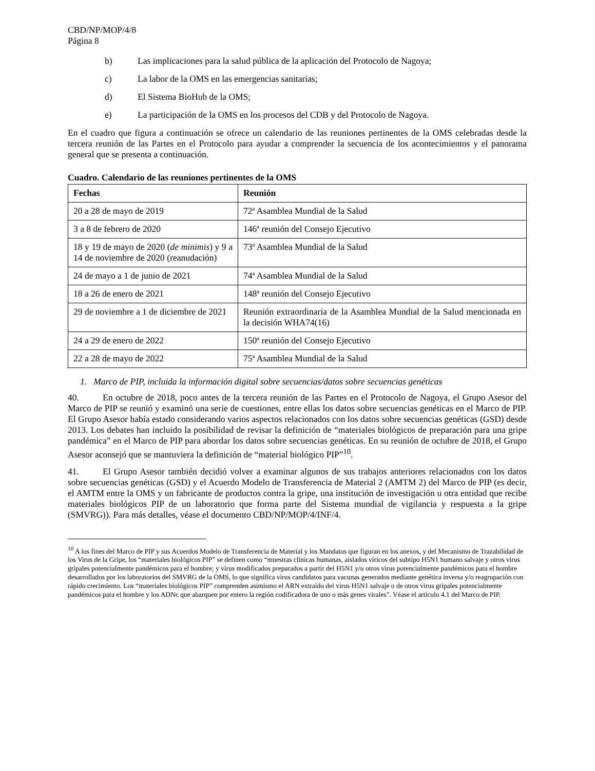CBD/NP/MOP/4/8
Página 8
b) Las implicaciones para la salud pública de la aplicación del Protocolo de Nagoya;
c) La labor de la OMS en las emergencias sanitarias;
d) El Sistema BioHub de la OMS;
e) La participación de la OMS en los procesos del CDB y del Protocolo de Nagoya.
En el cuadro que figura a continuación se ofrece un calendario de las reuniones pertinentes de la OMS celebradas desde la tercera reunión de las Partes en el Protocolo para ayudar a comprender la secuencia de los acontecimientos y el panorama general que se presenta a continuación.
Cuadro. Calendario de las reuniones pertinentes de la OMS
| Fechas | Reunión |
| --- | --- |
| 20 a 28 de mayo de 2019 | 72ª Asamblea Mundial de la Salud |
| 3 a 8 de febrero de 2020 | 146ª reunión del Consejo Ejecutivo |
| 18 y 19 de mayo de 2020 ( de minimis ) y 9 a 14 de noviembre de 2020 (reanudación) | 73ª Asamblea Mundial de la Salud |
| 24 de mayo a 1 de junio de 2021 | 74ª Asamblea Mundial de la Salud |
| 18 a 26 de enero de 2021 | 148ª reunión del Consejo Ejecutivo |
| 29 de noviembre a 1 de diciembre de 2021 | Reunión extraordinaria de la Asamblea Mundial de la Salud mencionada en la decisión WHA74(16) |
| 24 a 29 de enero de 2022 | 150ª reunión del Consejo Ejecutivo |
| 22 a 28 de mayo de 2022 | 75ª Asamblea Mundial de la Salud |
1. Marco de PIP, incluida la información digital sobre secuencias/datos sobre secuencias genéticas
40. En octubre de 2018, poco antes de la tercera reunión de las Partes en el Protocolo de Nagoya, el Grupo Asesor del Marco de PIP se reunió y examinó una serie de cuestiones, entre ellas los datos sobre secuencias genéticas en el Marco de PIP. El Grupo Asesor había estado considerando varios aspectos relacionados con los datos sobre secuencias genéticas (GSD) desde 2013. Los debates han incluido la posibilidad de revisar la definición de “materiales biológicos de preparación para una gripe pandémica” en el Marco de PIP para abordar los datos sobre secuencias genéticas. En su reunión de octubre de 2018, el Grupo Asesor aconsejó que se mantuviera la definición de “material biológico PIP”<sup>10</sup>.
41. El Grupo Asesor también decidió volver a examinar algunos de sus trabajos anteriores relacionados con los datos sobre secuencias genéticas (GSD) y el Acuerdo Modelo de Transferencia de Material 2 (AMTM 2) del Marco de PIP (es decir, el AMTM entre la OMS y un fabricante de productos contra la gripe, una institución de investigación u otra entidad que recibe materiales biológicos PIP de un laboratorio que forma parte del Sistema mundial de vigilancia y respuesta a la gripe (SMVRG)). Para más detalles, véase el documento CBD/NP/MOP/4/INF/4.
<sup>10</sup> A los fines del Marco de PIP y sus Acuerdos Modelo de Transferencia de Material y los Mandatos que figuran en los anexos, y del Mecanismo de Trazabilidad de los Virus de la Gripe, los “materiales biológicos PIP” se definen como “muestras clínicas humanas, aislados víricos del subtipo H5N1 humano salvaje y otros virus gripales potencialmente pandémicos para el hombre; y virus modificados preparados a partir del H5N1 y/u otros virus potencialmente pandémicos para el hombre desarrollados por los laboratorios del SMVRG de la OMS, lo que significa virus candidatos para vacunas generados mediante genética inversa y/o reagrupación con rápido crecimiento. Los “materiales biológicos PIP” comprenden asimismo el ARN extraído del virus H5N1 salvaje o de otros virus gripales potencialmente pandémicos para el hombre y los ADNc que abarquen por entero la región codificadora de uno o más genes virales”. Véase el artículo 4.1 del Marco de PIP.